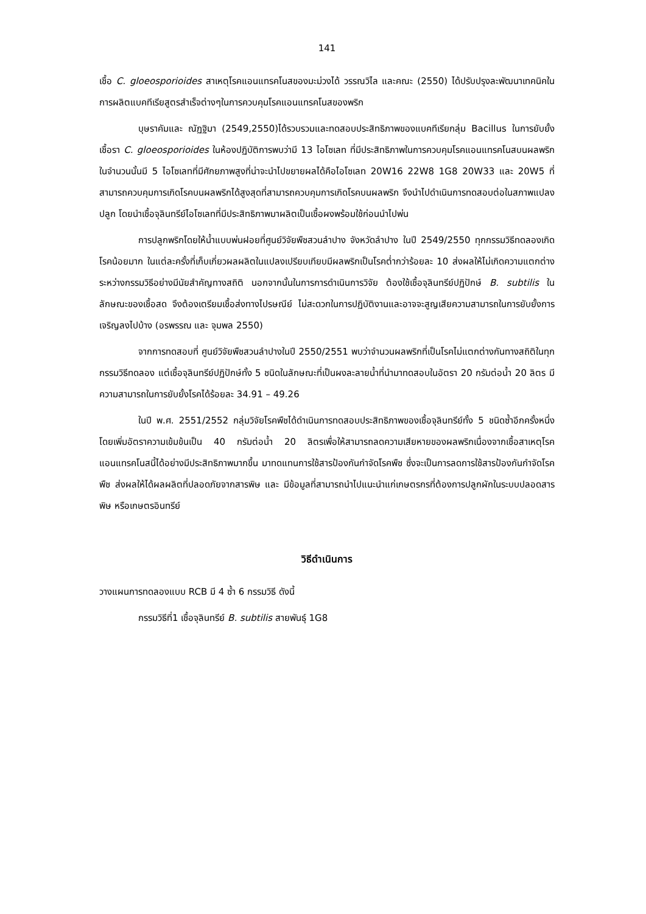141
เชื้อ C. gloeosporioides สาเหตุโรคแอนแทรคโนสของมะม่วงได้ วรรณวิไล และคณะ (2550) ได้ปรับปรุงละพัฒนาเทคนิคในการผลิตแบคทีเรียสูตรสำเร็จต่างๆในการควบคุมโรคแอนแทรคโนสของพริก
บุษราคัมและ ณัฏฐิมา (2549,2550)ได้รวบรวมและทดสอบประสิทธิภาพของแบคทีเรียกลุ่ม Bacillus ในการยับยั้งเชื้อรา C. gloeosporioides ในห้องปฏิบัติการพบว่ามี 13 ไอโซเลท ที่มีประสิทธิภาพในการควบคุมโรคแอนแทรคโนสบนผลพริก ในจำนวนนั้นมี 5 ไอโซเลทที่มีศักยภาพสูงที่น่าจะนำไปขยายผลได้คือไอโซเลท 20W16 22W8 1G8 20W33 และ 20W5 ที่สามารถควบคุมการเกิดโรคบนผลพริกได้สูงสุดที่สามารถควบคุมการเกิดโรคบนผลพริก จึงนำไปดำเนินการทดสอบต่อในสภาพแปลงปลูก โดยนำเชื้อจุลินทรีย์ไอโซเลทที่มีประสิทธิภาพมาผลิตเป็นเชื้อผงพร้อมใช้ก่อนนำไปพ่น
การปลูกพริกโดยให้น้ำแบบพ่นฝอยที่ศูนย์วิจัยพืชสวนลำปาง จังหวัดลำปาง ในปี 2549/2550 ทุกกรรมวิธีทดลองเกิดโรคน้อยมาก ในแต่ละครั้งที่เก็บเกี่ยวผลผลิตในแปลงเปรียบเทียบมีผลพริกเป็นโรคต่ำกว่าร้อยละ 10 ส่งผลให้ไม่เกิดความแตกต่างระหว่างกรรมวิธีอย่างมีนัยสำคัญทางสถิติ นอกจากนั้นในการการดำเนินการวิจัย ต้องใช้เชื้อจุลินทรีย์ปฏิปักษ์ B. subtilis ในลักษณะของเชื้อสด จึงต้องเตรียมเชื้อส่งทางไปรษณีย์ ไม่สะดวกในการปฏิบัติงานและอาจจะสูญเสียความสามารถในการยับยั้งการเจริญลงไปบ้าง (อรพรรณ และ จุมพล 2550)
จากการทดสอบที่ ศูนย์วิจัยพืชสวนลำปางในปี 2550/2551 พบว่าจำนวนผลพริกที่เป็นโรคไม่แตกต่างกันทางสถิติในทุกกรรมวิธีทดลอง แต่เชื้อจุลินทรีย์ปฏิปักษ์ทั้ง 5 ชนิดในลักษณะที่เป็นผงละลายน้ำที่นำมาทดสอบในอัตรา 20 กรัมต่อน้ำ 20 ลิตร มีความสามารถในการยับยั้งโรคได้ร้อยละ 34.91 – 49.26
ในปี พ.ศ. 2551/2552 กลุ่มวิจัยโรคพืชได้ดำเนินการทดสอบประสิทธิภาพของเชื้อจุลินทรีย์ทั้ง 5 ชนิดซ้ำอีกครั้งหนึ่งโดยเพิ่มอัตราความเข้มข้นเป็น 40 กรัมต่อน้ำ 20 ลิตรเพื่อให้สามารถลดความเสียหายของผลพริกเนื่องจากเชื้อสาเหตุโรคแอนแทรคโนสนี้ได้อย่างมีประสิทธิภาพมากขึ้น มาทดแทนการใช้สารป้องกันกำจัดโรคพืช ซึ่งจะเป็นการลดการใช้สารป้องกันกำจัดโรคพืช ส่งผลให้ได้ผลผลิตที่ปลอดภัยจากสารพิษ และ มีข้อมูลที่สามารถนำไปแนะนำแก่เกษตรกรที่ต้องการปลูกผักในระบบปลอดสารพิษ หรือเกษตรอินทรีย์
วิธีดำเนินการ
วางแผนการทดลองแบบ RCB มี 4 ซ้ำ 6 กรรมวิธี ดังนี้
กรรมวิธีที่1 เชื้อจุลินทรีย์ B. subtilis สายพันธุ์ 1G8